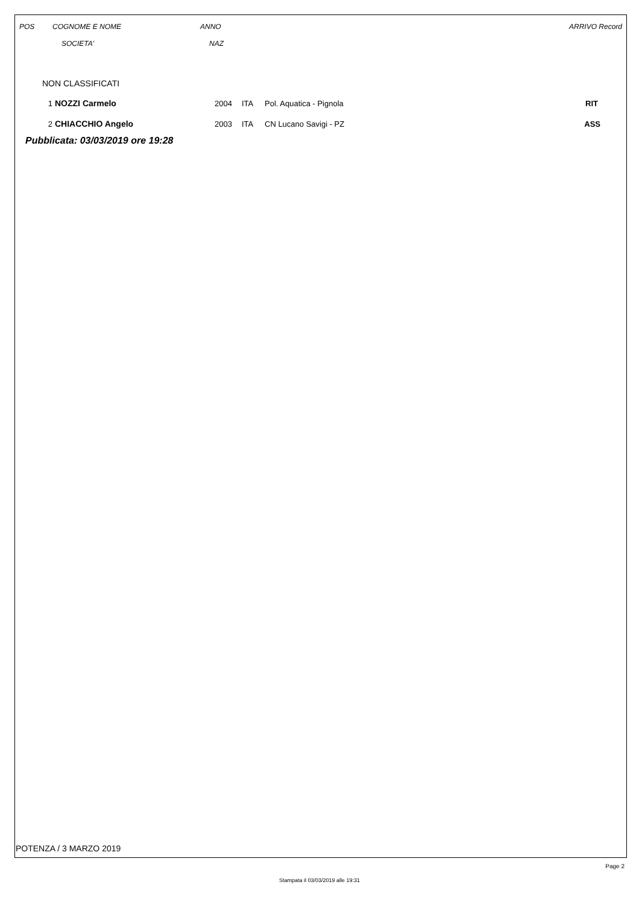| POS | COGNOME E NOME | ANNO | ARRIVO Record |
| --- | --- | --- | --- |
| | SOCIETA' | NAZ | |
NON CLASSIFICATI
| 1 | NOZZI Carmelo | 2004 | ITA | Pol. Aquatica - Pignola | RIT |
| 2 | CHIACCHIO Angelo | 2003 | ITA | CN Lucano Savigi - PZ | ASS |
Pubblicata: 03/03/2019 ore 19:28
POTENZA / 3 MARZO 2019
Page 2
Stampata il 03/03/2019 alle 19:31